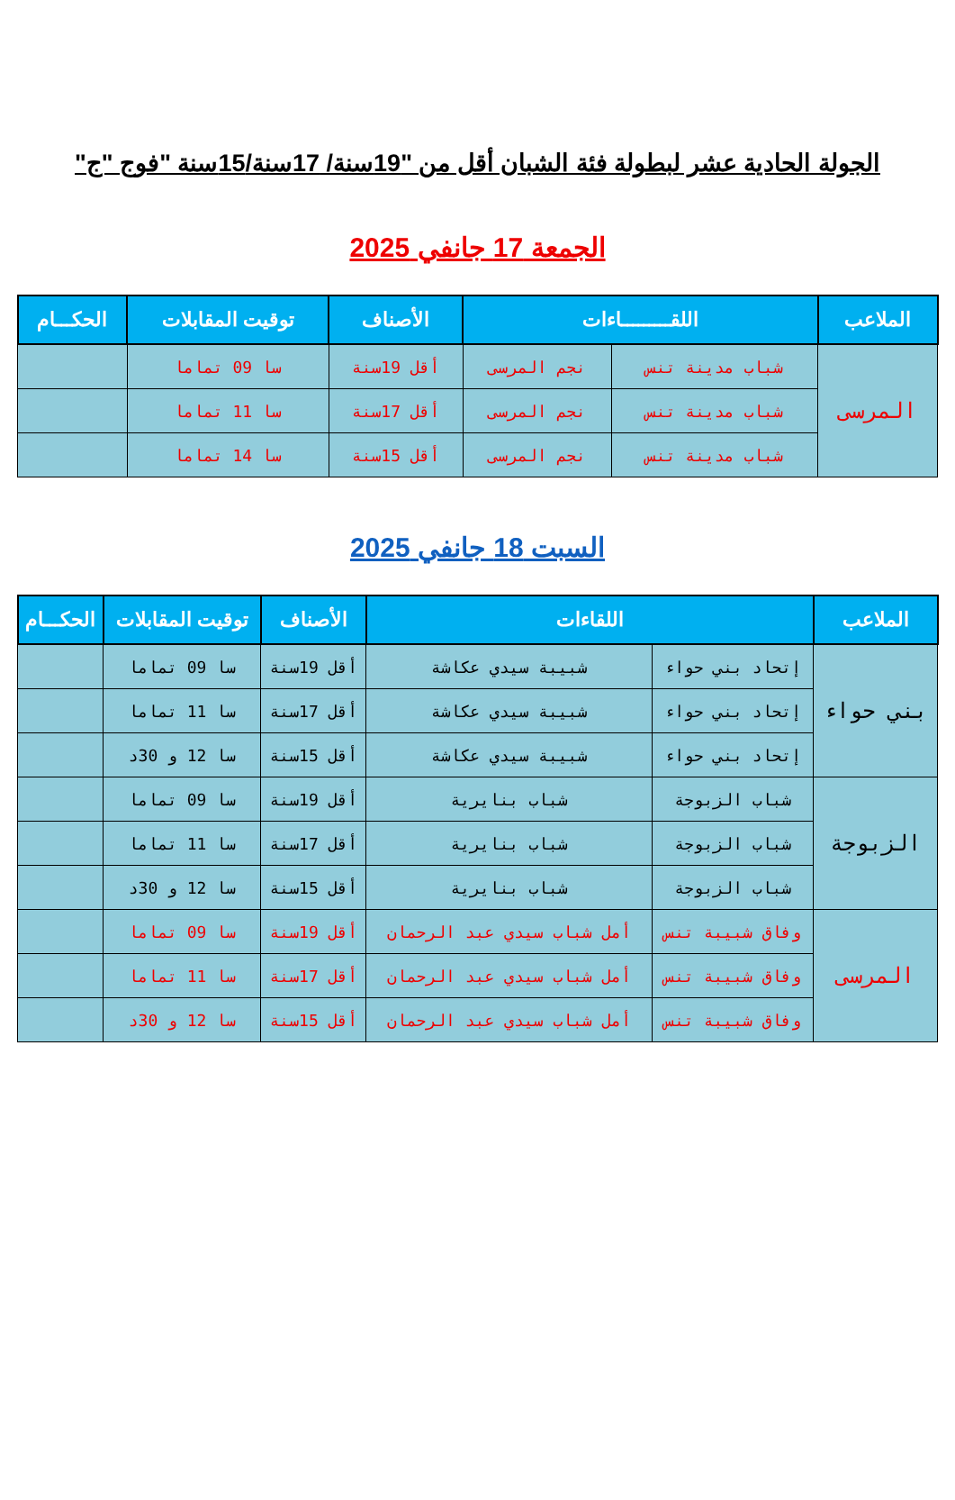الجولة الحادية عشر لبطولة فئة الشبان أقل من "19سنة/ 17سنة/15سنة "فوج "ج"
الجمعة 17 جانفي 2025
| الملاعب | اللقـــــــــاءات | | الأصناف | توقيت المقابلات | الحكـــام |
| --- | --- | --- | --- | --- | --- |
| المرسى | شباب مدينة تنس | نجم المرسى | أقل 19سنة | سا 09 تماما | |
| | شباب مدينة تنس | نجم المرسى | أقل 17سنة | سا 11 تماما | |
| | شباب مدينة تنس | نجم المرسى | أقل 15سنة | سا 14 تماما | |
السبت 18 جانفي 2025
| الملاعب | اللقاءات | | الأصناف | توقيت المقابلات | الحكـــام |
| --- | --- | --- | --- | --- | --- |
| بني حواء | إتحاد بني حواء | شبيبة سيدي عكاشة | أقل 19سنة | سا 09 تماما | |
| | إتحاد بني حواء | شبيبة سيدي عكاشة | أقل 17سنة | سا 11 تماما | |
| | إتحاد بني حواء | شبيبة سيدي عكاشة | أقل 15سنة | سا 12 و 30د | |
| الزبوجة | شباب الزبوجة | شباب بنايرية | أقل 19سنة | سا 09 تماما | |
| | شباب الزبوجة | شباب بنايرية | أقل 17سنة | سا 11 تماما | |
| | شباب الزبوجة | شباب بنايرية | أقل 15سنة | سا 12 و 30د | |
| المرسى | وفاق شبيبة تنس | أمل شباب سيدي عبد الرحمان | أقل 19سنة | سا 09 تماما | |
| | وفاق شبيبة تنس | أمل شباب سيدي عبد الرحمان | أقل 17سنة | سا 11 تماما | |
| | وفاق شبيبة تنس | أمل شباب سيدي عبد الرحمان | أقل 15سنة | سا 12 و 30د | |